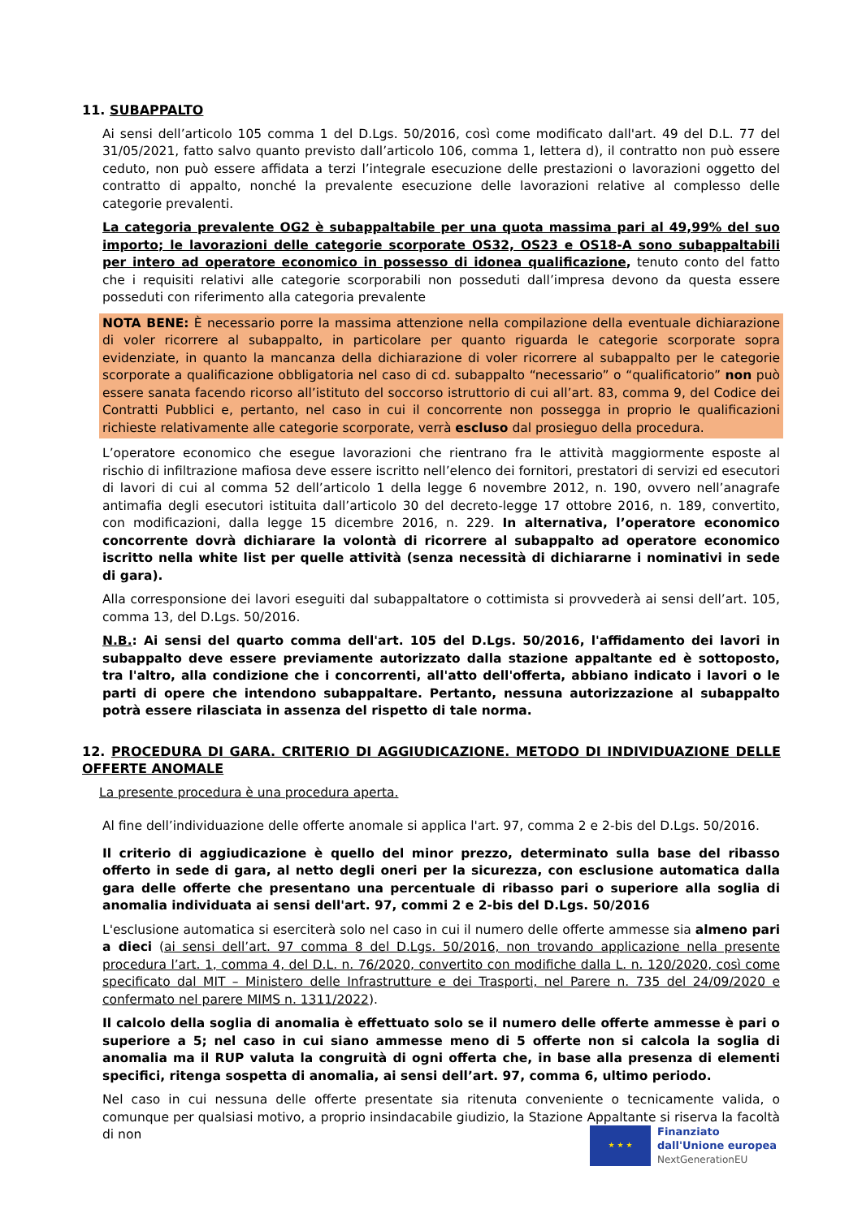11. SUBAPPALTO
Ai sensi dell’articolo 105 comma 1 del D.Lgs. 50/2016, così come modificato dall'art. 49 del D.L. 77 del 31/05/2021, fatto salvo quanto previsto dall’articolo 106, comma 1, lettera d), il contratto non può essere ceduto, non può essere affidata a terzi l’integrale esecuzione delle prestazioni o lavorazioni oggetto del contratto di appalto, nonché la prevalente esecuzione delle lavorazioni relative al complesso delle categorie prevalenti.
La categoria prevalente OG2 è subappaltabile per una quota massima pari al 49,99% del suo importo; le lavorazioni delle categorie scorporate OS32, OS23 e OS18-A sono subappaltabili per intero ad operatore economico in possesso di idonea qualificazione, tenuto conto del fatto che i requisiti relativi alle categorie scorporabili non posseduti dall’impresa devono da questa essere posseduti con riferimento alla categoria prevalente
NOTA BENE: È necessario porre la massima attenzione nella compilazione della eventuale dichiarazione di voler ricorrere al subappalto, in particolare per quanto riguarda le categorie scorporate sopra evidenziate, in quanto la mancanza della dichiarazione di voler ricorrere al subappalto per le categorie scorporate a qualificazione obbligatoria nel caso di cd. subappalto “necessario” o “qualificatorio” non può essere sanata facendo ricorso all’istituto del soccorso istruttorio di cui all’art. 83, comma 9, del Codice dei Contratti Pubblici e, pertanto, nel caso in cui il concorrente non possegga in proprio le qualificazioni richieste relativamente alle categorie scorporate, verrà escluso dal prosieguo della procedura.
L’operatore economico che esegue lavorazioni che rientrano fra le attività maggiormente esposte al rischio di infiltrazione mafiosa deve essere iscritto nell’elenco dei fornitori, prestatori di servizi ed esecutori di lavori di cui al comma 52 dell’articolo 1 della legge 6 novembre 2012, n. 190, ovvero nell’anagrafe antimafia degli esecutori istituita dall’articolo 30 del decreto-legge 17 ottobre 2016, n. 189, convertito, con modificazioni, dalla legge 15 dicembre 2016, n. 229. In alternativa, l’operatore economico concorrente dovrà dichiarare la volontà di ricorrere al subappalto ad operatore economico iscritto nella white list per quelle attività (senza necessità di dichiararne i nominativi in sede di gara).
Alla corresponsione dei lavori eseguiti dal subappaltatore o cottimista si provvederà ai sensi dell’art. 105, comma 13, del D.Lgs. 50/2016.
N.B.: Ai sensi del quarto comma dell'art. 105 del D.Lgs. 50/2016, l'affidamento dei lavori in subappalto deve essere previamente autorizzato dalla stazione appaltante ed è sottoposto, tra l'altro, alla condizione che i concorrenti, all'atto dell'offerta, abbiano indicato i lavori o le parti di opere che intendono subappaltare. Pertanto, nessuna autorizzazione al subappalto potrà essere rilasciata in assenza del rispetto di tale norma.
12. PROCEDURA DI GARA. CRITERIO DI AGGIUDICAZIONE. METODO DI INDIVIDUAZIONE DELLE OFFERTE ANOMALE
La presente procedura è una procedura aperta.
Al fine dell’individuazione delle offerte anomale si applica l'art. 97, comma 2 e 2-bis del D.Lgs. 50/2016.
Il criterio di aggiudicazione è quello del minor prezzo, determinato sulla base del ribasso offerto in sede di gara, al netto degli oneri per la sicurezza, con esclusione automatica dalla gara delle offerte che presentano una percentuale di ribasso pari o superiore alla soglia di anomalia individuata ai sensi dell'art. 97, commi 2 e 2-bis del D.Lgs. 50/2016
L'esclusione automatica si eserciterà solo nel caso in cui il numero delle offerte ammesse sia almeno pari a dieci (ai sensi dell’art. 97 comma 8 del D.Lgs. 50/2016, non trovando applicazione nella presente procedura l’art. 1, comma 4, del D.L. n. 76/2020, convertito con modifiche dalla L. n. 120/2020, così come specificato dal MIT – Ministero delle Infrastrutture e dei Trasporti, nel Parere n. 735 del 24/09/2020 e confermato nel parere MIMS n. 1311/2022).
Il calcolo della soglia di anomalia è effettuato solo se il numero delle offerte ammesse è pari o superiore a 5; nel caso in cui siano ammesse meno di 5 offerte non si calcola la soglia di anomalia ma il RUP valuta la congruità di ogni offerta che, in base alla presenza di elementi specifici, ritenga sospetta di anomalia, ai sensi dell’art. 97, comma 6, ultimo periodo.
Nel caso in cui nessuna delle offerte presentate sia ritenuta conveniente o tecnicamente valida, o comunque per qualsiasi motivo, a proprio insindacabile giudizio, la Stazione Appaltante si riserva la facoltà di non
★ ★ ★
Finanziato
dall'Unione europea
NextGenerationEU